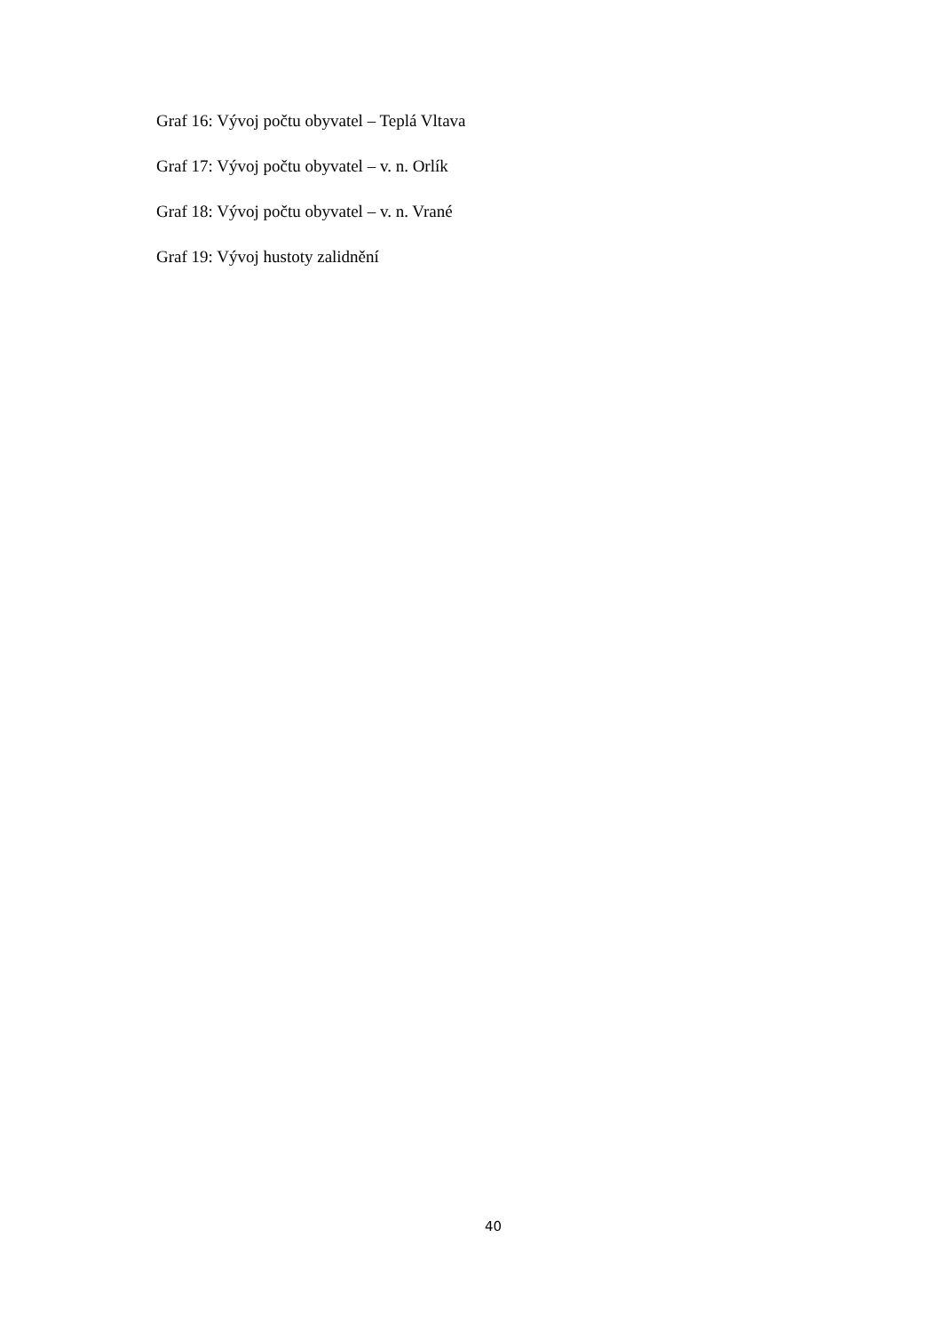Graf 16: Vývoj počtu obyvatel – Teplá Vltava
Graf 17: Vývoj počtu obyvatel – v. n. Orlík
Graf 18: Vývoj počtu obyvatel – v. n. Vrané
Graf 19: Vývoj hustoty zalidnění
40